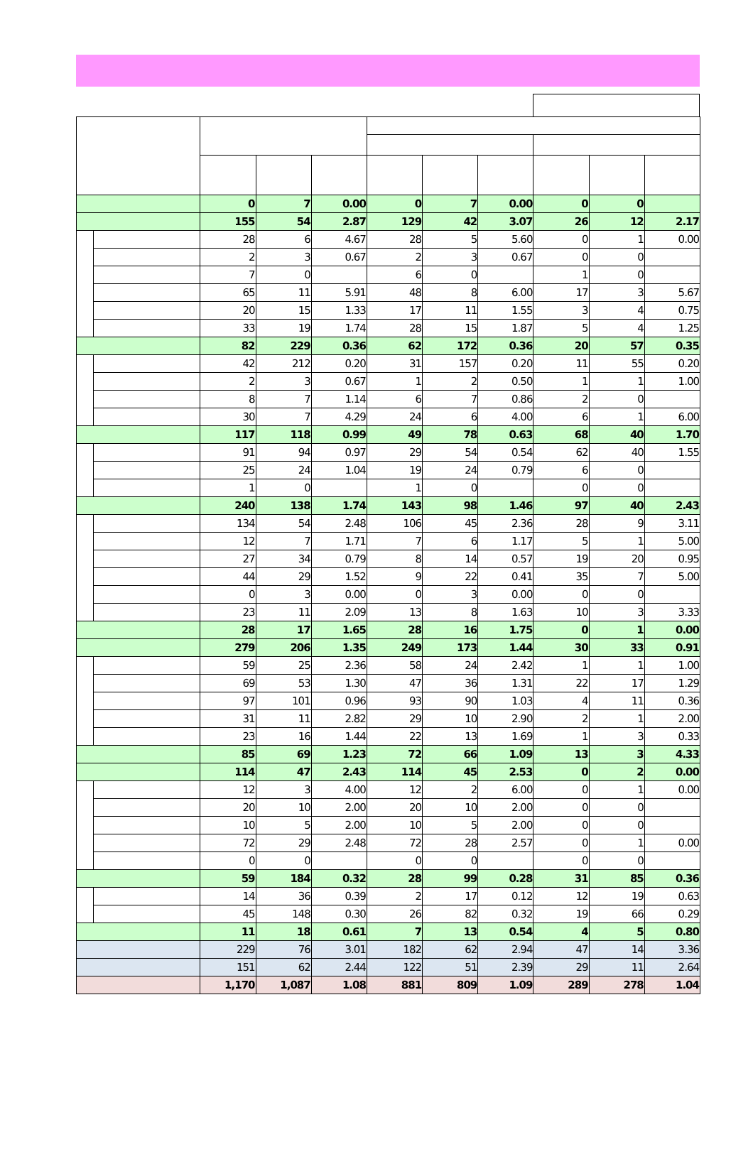| | | 0 | 7 | 0.00 | 0 | 7 | 0.00 | 0 | 0 | |
| | | 155 | 54 | 2.87 | 129 | 42 | 3.07 | 26 | 12 | 2.17 |
| | | 28 | 6 | 4.67 | 28 | 5 | 5.60 | 0 | 1 | 0.00 |
| | | 2 | 3 | 0.67 | 2 | 3 | 0.67 | 0 | 0 | |
| | | 7 | 0 | | 6 | 0 | | 1 | 0 | |
| | | 65 | 11 | 5.91 | 48 | 8 | 6.00 | 17 | 3 | 5.67 |
| | | 20 | 15 | 1.33 | 17 | 11 | 1.55 | 3 | 4 | 0.75 |
| | | 33 | 19 | 1.74 | 28 | 15 | 1.87 | 5 | 4 | 1.25 |
| | | 82 | 229 | 0.36 | 62 | 172 | 0.36 | 20 | 57 | 0.35 |
| | | 42 | 212 | 0.20 | 31 | 157 | 0.20 | 11 | 55 | 0.20 |
| | | 2 | 3 | 0.67 | 1 | 2 | 0.50 | 1 | 1 | 1.00 |
| | | 8 | 7 | 1.14 | 6 | 7 | 0.86 | 2 | 0 | |
| | | 30 | 7 | 4.29 | 24 | 6 | 4.00 | 6 | 1 | 6.00 |
| | | 117 | 118 | 0.99 | 49 | 78 | 0.63 | 68 | 40 | 1.70 |
| | | 91 | 94 | 0.97 | 29 | 54 | 0.54 | 62 | 40 | 1.55 |
| | | 25 | 24 | 1.04 | 19 | 24 | 0.79 | 6 | 0 | |
| | | 1 | 0 | | 1 | 0 | | 0 | 0 | |
| | | 240 | 138 | 1.74 | 143 | 98 | 1.46 | 97 | 40 | 2.43 |
| | | 134 | 54 | 2.48 | 106 | 45 | 2.36 | 28 | 9 | 3.11 |
| | | 12 | 7 | 1.71 | 7 | 6 | 1.17 | 5 | 1 | 5.00 |
| | | 27 | 34 | 0.79 | 8 | 14 | 0.57 | 19 | 20 | 0.95 |
| | | 44 | 29 | 1.52 | 9 | 22 | 0.41 | 35 | 7 | 5.00 |
| | | 0 | 3 | 0.00 | 0 | 3 | 0.00 | 0 | 0 | |
| | | 23 | 11 | 2.09 | 13 | 8 | 1.63 | 10 | 3 | 3.33 |
| | | 28 | 17 | 1.65 | 28 | 16 | 1.75 | 0 | 1 | 0.00 |
| | | 279 | 206 | 1.35 | 249 | 173 | 1.44 | 30 | 33 | 0.91 |
| | | 59 | 25 | 2.36 | 58 | 24 | 2.42 | 1 | 1 | 1.00 |
| | | 69 | 53 | 1.30 | 47 | 36 | 1.31 | 22 | 17 | 1.29 |
| | | 97 | 101 | 0.96 | 93 | 90 | 1.03 | 4 | 11 | 0.36 |
| | | 31 | 11 | 2.82 | 29 | 10 | 2.90 | 2 | 1 | 2.00 |
| | | 23 | 16 | 1.44 | 22 | 13 | 1.69 | 1 | 3 | 0.33 |
| | | 85 | 69 | 1.23 | 72 | 66 | 1.09 | 13 | 3 | 4.33 |
| | | 114 | 47 | 2.43 | 114 | 45 | 2.53 | 0 | 2 | 0.00 |
| | | 12 | 3 | 4.00 | 12 | 2 | 6.00 | 0 | 1 | 0.00 |
| | | 20 | 10 | 2.00 | 20 | 10 | 2.00 | 0 | 0 | |
| | | 10 | 5 | 2.00 | 10 | 5 | 2.00 | 0 | 0 | |
| | | 72 | 29 | 2.48 | 72 | 28 | 2.57 | 0 | 1 | 0.00 |
| | | 0 | 0 | | 0 | 0 | | 0 | 0 | |
| | | 59 | 184 | 0.32 | 28 | 99 | 0.28 | 31 | 85 | 0.36 |
| | | 14 | 36 | 0.39 | 2 | 17 | 0.12 | 12 | 19 | 0.63 |
| | | 45 | 148 | 0.30 | 26 | 82 | 0.32 | 19 | 66 | 0.29 |
| | | 11 | 18 | 0.61 | 7 | 13 | 0.54 | 4 | 5 | 0.80 |
| | | 229 | 76 | 3.01 | 182 | 62 | 2.94 | 47 | 14 | 3.36 |
| | | 151 | 62 | 2.44 | 122 | 51 | 2.39 | 29 | 11 | 2.64 |
| | | 1,170 | 1,087 | 1.08 | 881 | 809 | 1.09 | 289 | 278 | 1.04 |